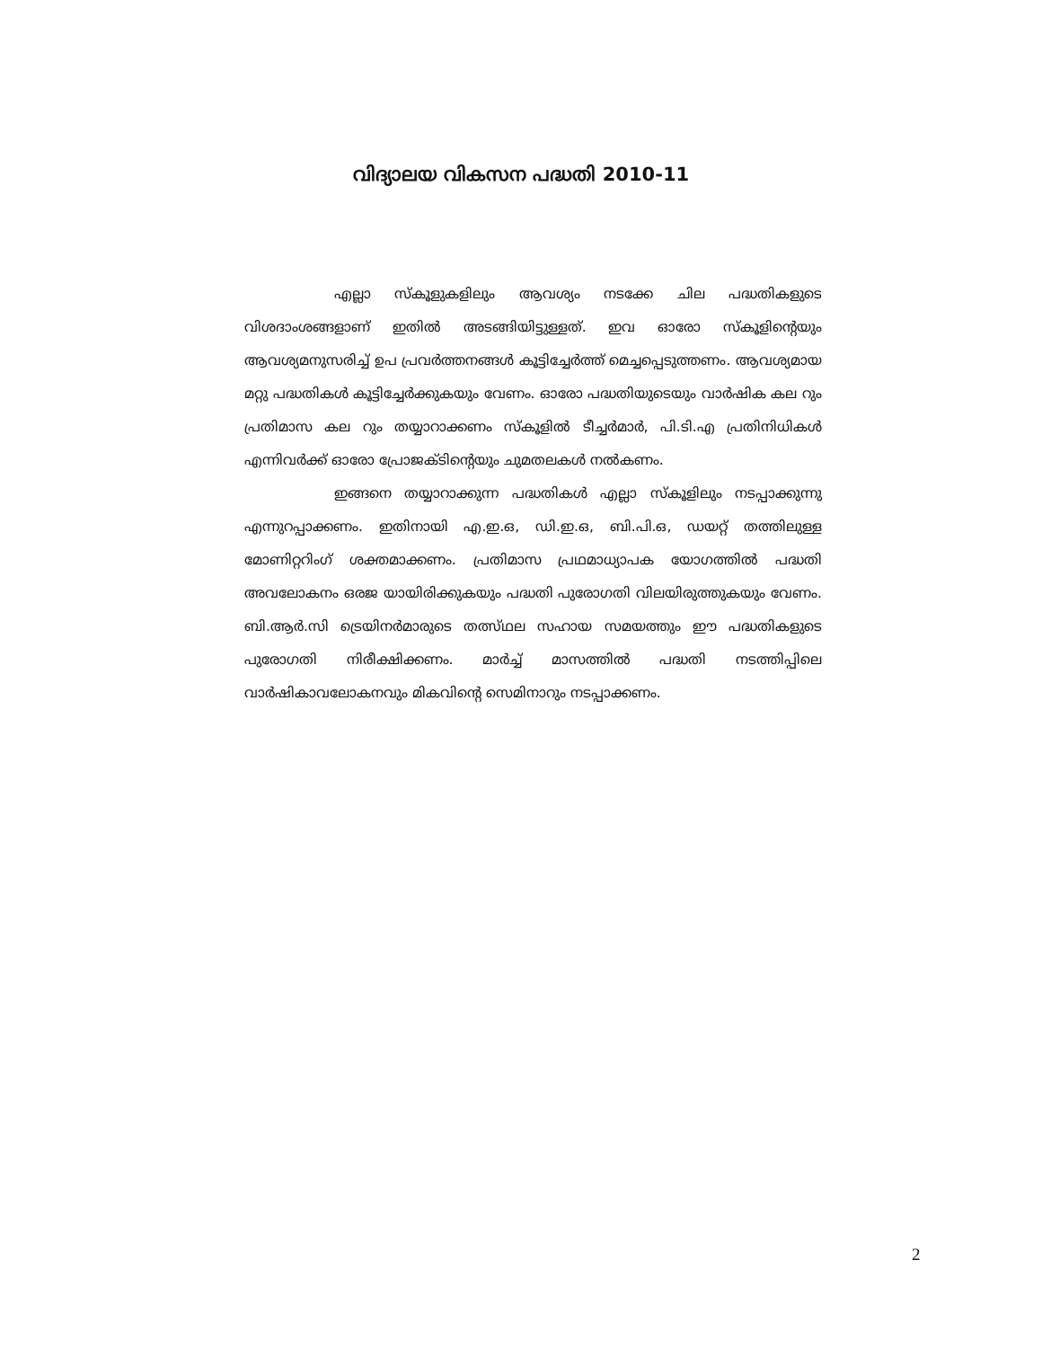വിദ്യാലയ വികസന പദ്ധതി 2010-11
എല്ലാ സ്കൂളുകളിലും ആവശ്യം നടക്കേ ചില പദ്ധതികളുടെ വിശദാംശങ്ങളാണ് ഇതിൽ അടങ്ങിയിട്ടുള്ളത്. ഇവ ഓരോ സ്കൂളിന്റെയും ആവശ്യമനുസരിച്ച് ഉപ പ്രവർത്തനങ്ങൾ കൂട്ടിച്ചേർത്ത് മെച്ചപ്പെടുത്തണം. ആവശ്യമായ മറ്റു പദ്ധതികൾ കൂട്ടിച്ചേർക്കുകയും വേണം. ഓരോ പദ്ധതിയുടെയും വാർഷിക കല റും പ്രതിമാസ കല റും തയ്യാറാക്കണം സ്കൂളിൽ ടീച്ചർമാർ, പി.ടി.എ പ്രതിനിധികൾ എന്നിവർക്ക് ഓരോ പ്രോജക്ടിന്റെയും ചുമതലകൾ നൽകണം.
ഇങ്ങനെ തയ്യാറാക്കുന്ന പദ്ധതികൾ എല്ലാ സ്കൂളിലും നടപ്പാക്കുന്നു എന്നുറപ്പാക്കണം. ഇതിനായി എ.ഇ.ഒ, ഡി.ഇ.ഒ, ബി.പി.ഒ, ഡയറ്റ് തത്തിലുള്ള മോണിറ്ററിംഗ് ശക്തമാക്കണം. പ്രതിമാസ പ്രഥമാധ്യാപക യോഗത്തിൽ പദ്ധതി അവലോകനം ഒരജ യായിരിക്കുകയും പദ്ധതി പുരോഗതി വിലയിരുത്തുകയും വേണം. ബി.ആർ.സി ട്രെയിനർമാരുടെ തത്സ്ഥല സഹായ സമയത്തും ഈ പദ്ധതികളുടെ പുരോഗതി നിരീക്ഷിക്കണം. മാർച്ച് മാസത്തിൽ പദ്ധതി നടത്തിപ്പിലെ വാർഷികാവലോകനവും മികവിന്റെ സെമിനാറും നടപ്പാക്കണം.
2